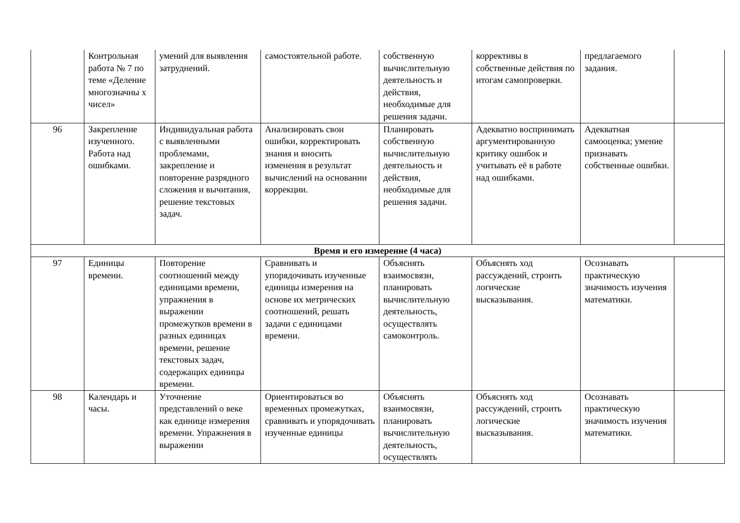| | Контрольная работа № 7 по теме «Деление многозначны х чисел» | умений для выявления затруднений. | самостоятельной работе. | собственную вычислительную деятельность и действия, необходимые для решения задачи. | коррективы в собственные действия по итогам самопроверки. | предлагаемого задания. | |
| 96 | Закрепление изученного. Работа над ошибками. | Индивидуальная работа с выявленными проблемами, закрепление и повторение разрядного сложения и вычитания, решение текстовых задач. | Анализировать свои ошибки, корректировать знания и вносить изменения в результат вычислений на основании коррекции. | Планировать собственную вычислительную деятельность и действия, необходимые для решения задачи. | Адекватно воспринимать аргументированную критику ошибок и учитывать её в работе над ошибками. | Адекватная самооценка; умение признавать собственные ошибки. | |
| Время и его измерение (4 часа) | | | | | | | |
| 97 | Единицы времени. | Повторение соотношений между единицами времени, упражнения в выражении промежутков времени в разных единицах времени, решение текстовых задач, содержащих единицы времени. | Сравнивать и упорядочивать изученные единицы измерения на основе их метрических соотношений, решать задачи с единицами времени. | Объяснять взаимосвязи, планировать вычислительную деятельность, осуществлять самоконтроль. | Объяснять ход рассуждений, строить логические высказывания. | Осознавать практическую значимость изучения математики. | |
| 98 | Календарь и часы. | Уточнение представлений о веке как единице измерения времени. Упражнения в выражении | Ориентироваться во временных промежутках, сравнивать и упорядочивать изученные единицы | Объяснять взаимосвязи, планировать вычислительную деятельность, осуществлять | Объяснять ход рассуждений, строить логические высказывания. | Осознавать практическую значимость изучения математики. | |